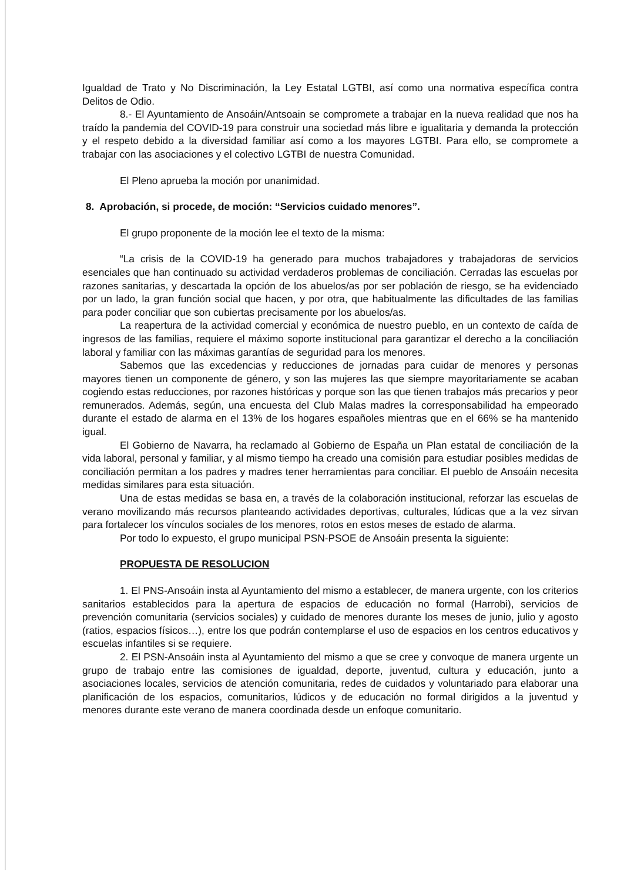Igualdad de Trato y No Discriminación, la Ley Estatal LGTBI, así como una normativa específica contra Delitos de Odio.
8.- El Ayuntamiento de Ansoáin/Antsoain se compromete a trabajar en la nueva realidad que nos ha traído la pandemia del COVID-19 para construir una sociedad más libre e igualitaria y demanda la protección y el respeto debido a la diversidad familiar así como a los mayores LGTBI. Para ello, se compromete a trabajar con las asociaciones y el colectivo LGTBI de nuestra Comunidad.
El Pleno aprueba la moción por unanimidad.
8. Aprobación, si procede, de moción: “Servicios cuidado menores”.
El grupo proponente de la moción lee el texto de la misma:
“La crisis de la COVID-19 ha generado para muchos trabajadores y trabajadoras de servicios esenciales que han continuado su actividad verdaderos problemas de conciliación. Cerradas las escuelas por razones sanitarias, y descartada la opción de los abuelos/as por ser población de riesgo, se ha evidenciado por un lado, la gran función social que hacen, y por otra, que habitualmente las dificultades de las familias para poder conciliar que son cubiertas precisamente por los abuelos/as.
La reapertura de la actividad comercial y económica de nuestro pueblo, en un contexto de caída de ingresos de las familias, requiere el máximo soporte institucional para garantizar el derecho a la conciliación laboral y familiar con las máximas garantías de seguridad para los menores.
Sabemos que las excedencias y reducciones de jornadas para cuidar de menores y personas mayores tienen un componente de género, y son las mujeres las que siempre mayoritariamente se acaban cogiendo estas reducciones, por razones históricas y porque son las que tienen trabajos más precarios y peor remunerados. Además, según, una encuesta del Club Malas madres la corresponsabilidad ha empeorado durante el estado de alarma en el 13% de los hogares españoles mientras que en el 66% se ha mantenido igual.
El Gobierno de Navarra, ha reclamado al Gobierno de España un Plan estatal de conciliación de la vida laboral, personal y familiar, y al mismo tiempo ha creado una comisión para estudiar posibles medidas de conciliación permitan a los padres y madres tener herramientas para conciliar. El pueblo de Ansoáin necesita medidas similares para esta situación.
Una de estas medidas se basa en, a través de la colaboración institucional, reforzar las escuelas de verano movilizando más recursos planteando actividades deportivas, culturales, lúdicas que a la vez sirvan para fortalecer los vínculos sociales de los menores, rotos en estos meses de estado de alarma.
Por todo lo expuesto, el grupo municipal PSN-PSOE de Ansoáin presenta la siguiente:
PROPUESTA DE RESOLUCION
1. El PNS-Ansoáin insta al Ayuntamiento del mismo a establecer, de manera urgente, con los criterios sanitarios establecidos para la apertura de espacios de educación no formal (Harrobi), servicios de prevención comunitaria (servicios sociales) y cuidado de menores durante los meses de junio, julio y agosto (ratios, espacios físicos…), entre los que podrán contemplarse el uso de espacios en los centros educativos y escuelas infantiles si se requiere.
2. El PSN-Ansoáin insta al Ayuntamiento del mismo a que se cree y convoque de manera urgente un grupo de trabajo entre las comisiones de igualdad, deporte, juventud, cultura y educación, junto a asociaciones locales, servicios de atención comunitaria, redes de cuidados y voluntariado para elaborar una planificación de los espacios, comunitarios, lúdicos y de educación no formal dirigidos a la juventud y menores durante este verano de manera coordinada desde un enfoque comunitario.